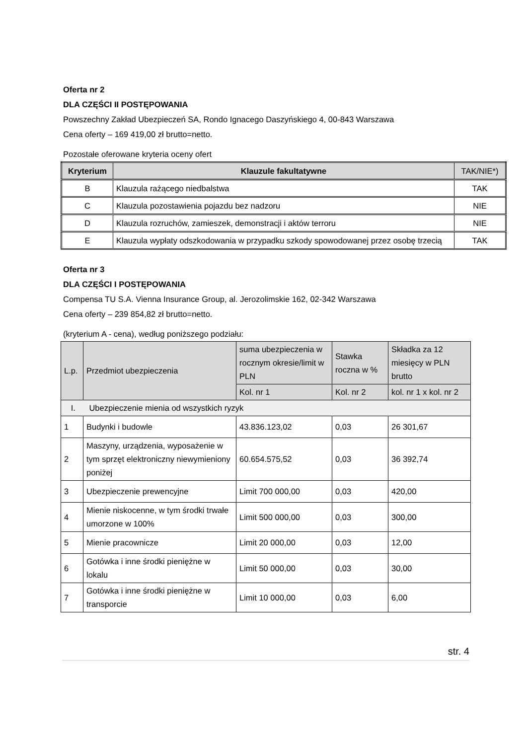Oferta nr 2
DLA CZĘŚCI II POSTĘPOWANIA
Powszechny Zakład Ubezpieczeń SA, Rondo Ignacego Daszyńskiego 4, 00-843 Warszawa
Cena oferty – 169 419,00 zł brutto=netto.
Pozostałe oferowane kryteria oceny ofert
| Kryterium | Klauzule fakultatywne | TAK/NIE*) |
| --- | --- | --- |
| B | Klauzula rażącego niedbalstwa | TAK |
| C | Klauzula pozostawienia pojazdu bez nadzoru | NIE |
| D | Klauzula rozruchów, zamieszek, demonstracji i aktów terroru | NIE |
| E | Klauzula wypłaty odszkodowania w przypadku szkody spowodowanej przez osobę trzecią | TAK |
Oferta nr 3
DLA CZĘŚCI I POSTĘPOWANIA
Compensa TU S.A. Vienna Insurance Group, al. Jerozolimskie 162, 02-342 Warszawa
Cena oferty – 239 854,82 zł brutto=netto.
(kryterium A - cena), według poniższego podziału:
| L.p. | Przedmiot ubezpieczenia | suma ubezpieczenia w rocznym okresie/limit w PLN | Stawka roczna w % | Składka za 12 miesięcy w PLN brutto |
| --- | --- | --- | --- | --- |
| | | Kol. nr 1 | Kol. nr 2 | kol. nr 1 x kol. nr 2 |
| I. Ubezpieczenie mienia od wszystkich ryzyk | | | | |
| 1 | Budynki i budowle | 43.836.123,02 | 0,03 | 26 301,67 |
| 2 | Maszyny, urządzenia, wyposażenie w tym sprzęt elektroniczny niewymieniony poniżej | 60.654.575,52 | 0,03 | 36 392,74 |
| 3 | Ubezpieczenie prewencyjne | Limit 700 000,00 | 0,03 | 420,00 |
| 4 | Mienie niskocenne, w tym środki trwałe umorzone w 100% | Limit 500 000,00 | 0,03 | 300,00 |
| 5 | Mienie pracownicze | Limit 20 000,00 | 0,03 | 12,00 |
| 6 | Gotówka i inne środki pieniężne w lokalu | Limit 50 000,00 | 0,03 | 30,00 |
| 7 | Gotówka i inne środki pieniężne w transporcie | Limit 10 000,00 | 0,03 | 6,00 |
str. 4